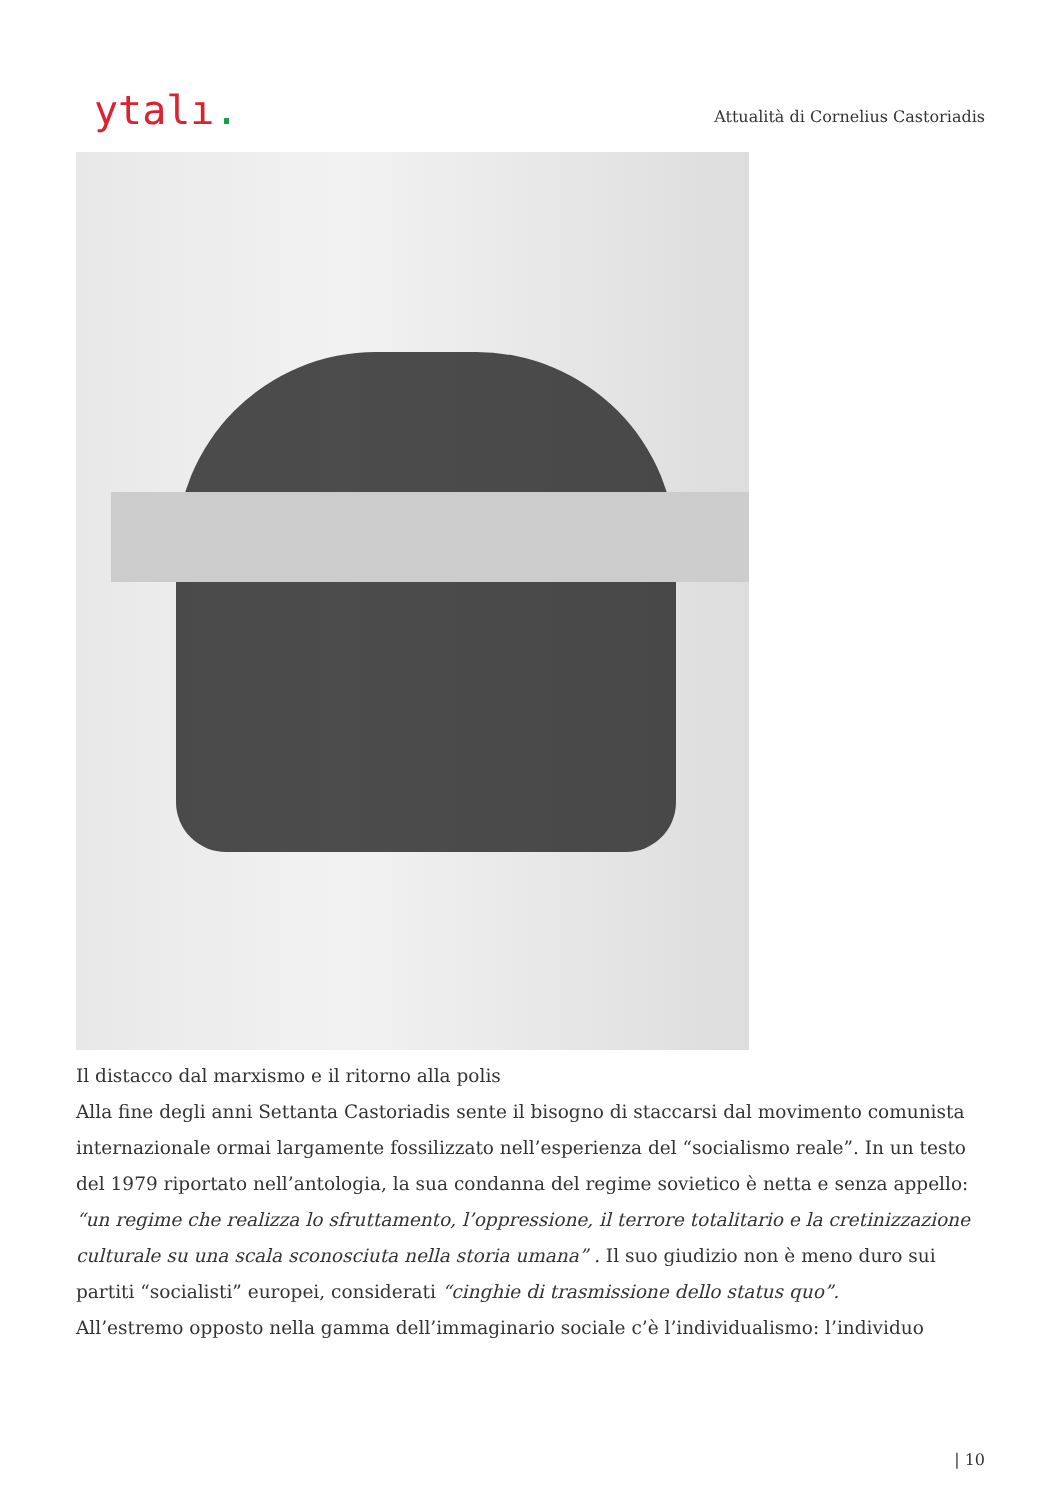ytalı.
Attualità di Cornelius Castoriadis
Il distacco dal marxismo e il ritorno alla polis
Alla fine degli anni Settanta Castoriadis sente il bisogno di staccarsi dal movimento comunista internazionale ormai largamente fossilizzato nell’esperienza del “socialismo reale”. In un testo del 1979 riportato nell’antologia, la sua condanna del regime sovietico è netta e senza appello: “un regime che realizza lo sfruttamento, l’oppressione, il terrore totalitario e la cretinizzazione culturale su una scala sconosciuta nella storia umana” . Il suo giudizio non è meno duro sui partiti “socialisti” europei, considerati “cinghie di trasmissione dello status quo”.
All’estremo opposto nella gamma dell’immaginario sociale c’è l’individualismo: l’individuo
| 10